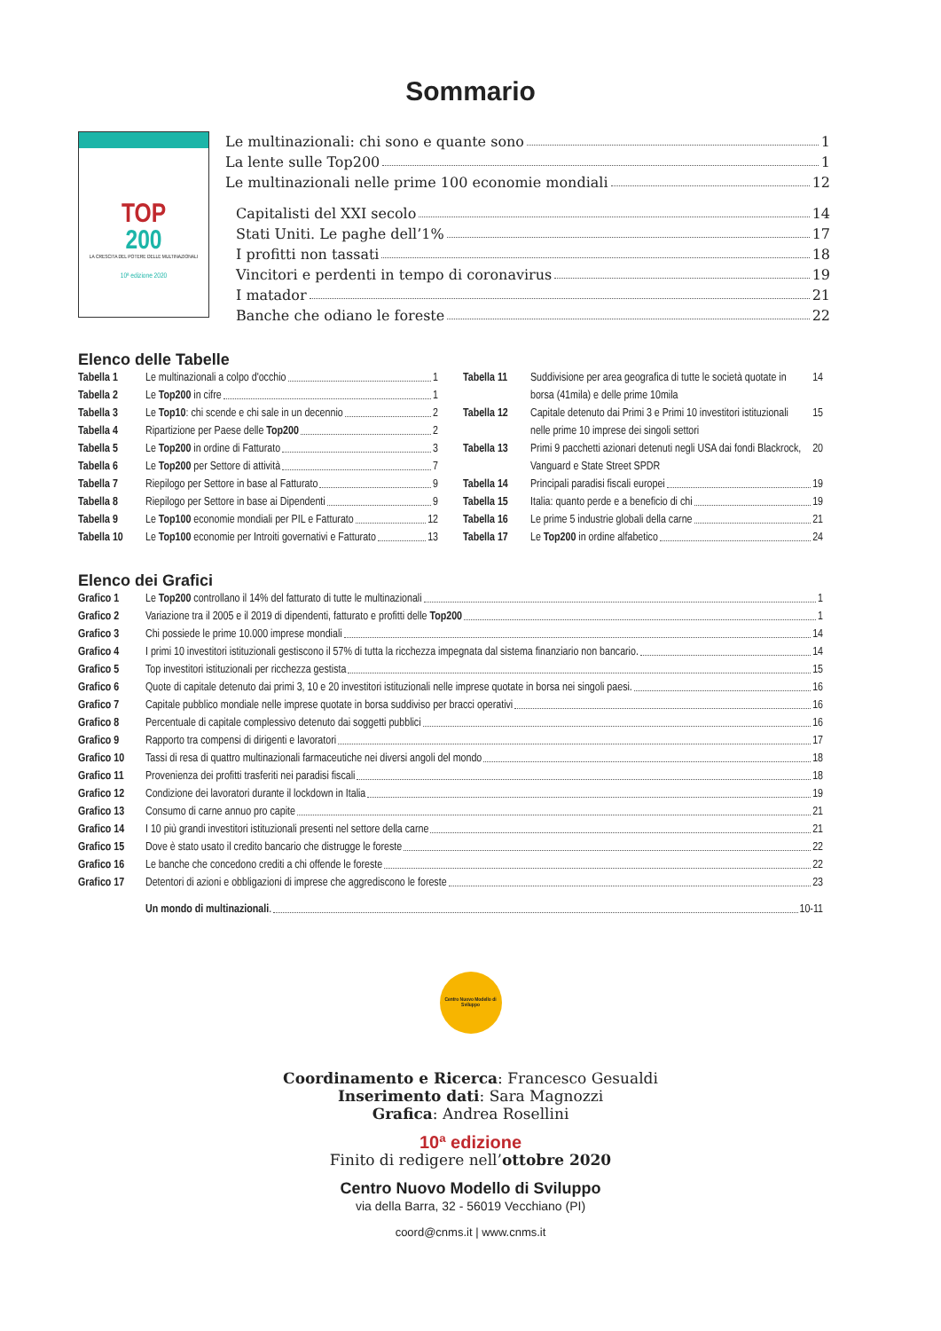Sommario
TOP
200
LA CRESCITA DEL POTERE DELLE MULTINAZIONALI
10ª edizione 2020
Le multinazionali: chi sono e quante sono 1
La lente sulle Top200 1
Le multinazionali nelle prime 100 economie mondiali 12
Capitalisti del XXI secolo 14
Stati Uniti. Le paghe dell’1% 17
I profitti non tassati 18
Vincitori e perdenti in tempo di coronavirus 19
I matador 21
Banche che odiano le foreste 22
Elenco delle Tabelle
Tabella 1 Le multinazionali a colpo d'occhio 1
Tabella 2 Le Top200 in cifre 1
Tabella 3 Le Top10: chi scende e chi sale in un decennio 2
Tabella 4 Ripartizione per Paese delle Top200 2
Tabella 5 Le Top200 in ordine di Fatturato 3
Tabella 6 Le Top200 per Settore di attività 7
Tabella 7 Riepilogo per Settore in base al Fatturato 9
Tabella 8 Riepilogo per Settore in base ai Dipendenti 9
Tabella 9 Le Top100 economie mondiali per PIL e Fatturato 12
Tabella 10 Le Top100 economie per Introiti governativi e Fatturato 13
Tabella 11 Suddivisione per area geografica di tutte le società quotate in borsa (41mila) e delle prime 10mila 14
Tabella 12 Capitale detenuto dai Primi 3 e Primi 10 investitori istituzionali nelle prime 10 imprese dei singoli settori 15
Tabella 13 Primi 9 pacchetti azionari detenuti negli USA dai fondi Blackrock, Vanguard e State Street SPDR 20
Tabella 14 Principali paradisi fiscali europei 19
Tabella 15 Italia: quanto perde e a beneficio di chi 19
Tabella 16 Le prime 5 industrie globali della carne 21
Tabella 17 Le Top200 in ordine alfabetico 24
Elenco dei Grafici
Grafico 1 Le Top200 controllano il 14% del fatturato di tutte le multinazionali 1
Grafico 2 Variazione tra il 2005 e il 2019 di dipendenti, fatturato e profitti delle Top200 1
Grafico 3 Chi possiede le prime 10.000 imprese mondiali 14
Grafico 4 I primi 10 investitori istituzionali gestiscono il 57% di tutta la ricchezza impegnata dal sistema finanziario non bancario. 14
Grafico 5 Top investitori istituzionali per ricchezza gestista 15
Grafico 6 Quote di capitale detenuto dai primi 3, 10 e 20 investitori istituzionali nelle imprese quotate in borsa nei singoli paesi. 16
Grafico 7 Capitale pubblico mondiale nelle imprese quotate in borsa suddiviso per bracci operativi 16
Grafico 8 Percentuale di capitale complessivo detenuto dai soggetti pubblici 16
Grafico 9 Rapporto tra compensi di dirigenti e lavoratori 17
Grafico 10 Tassi di resa di quattro multinazionali farmaceutiche nei diversi angoli del mondo 18
Grafico 11 Provenienza dei profitti trasferiti nei paradisi fiscali 18
Grafico 12 Condizione dei lavoratori durante il lockdown in Italia 19
Grafico 13 Consumo di carne annuo pro capite 21
Grafico 14 I 10 più grandi investitori istituzionali presenti nel settore della carne 21
Grafico 15 Dove è stato usato il credito bancario che distrugge le foreste 22
Grafico 16 Le banche che concedono crediti a chi offende le foreste 22
Grafico 17 Detentori di azioni e obbligazioni di imprese che aggrediscono le foreste 23
Un mondo di multinazionali. 10-11
Centro Nuovo Modello di Sviluppo
Coordinamento e Ricerca: Francesco Gesualdi
Inserimento dati: Sara Magnozzi
Grafica: Andrea Rosellini
10ª edizione
Finito di redigere nell’ottobre 2020
Centro Nuovo Modello di Sviluppo
via della Barra, 32 - 56019 Vecchiano (PI)
coord@cnms.it | www.cnms.it